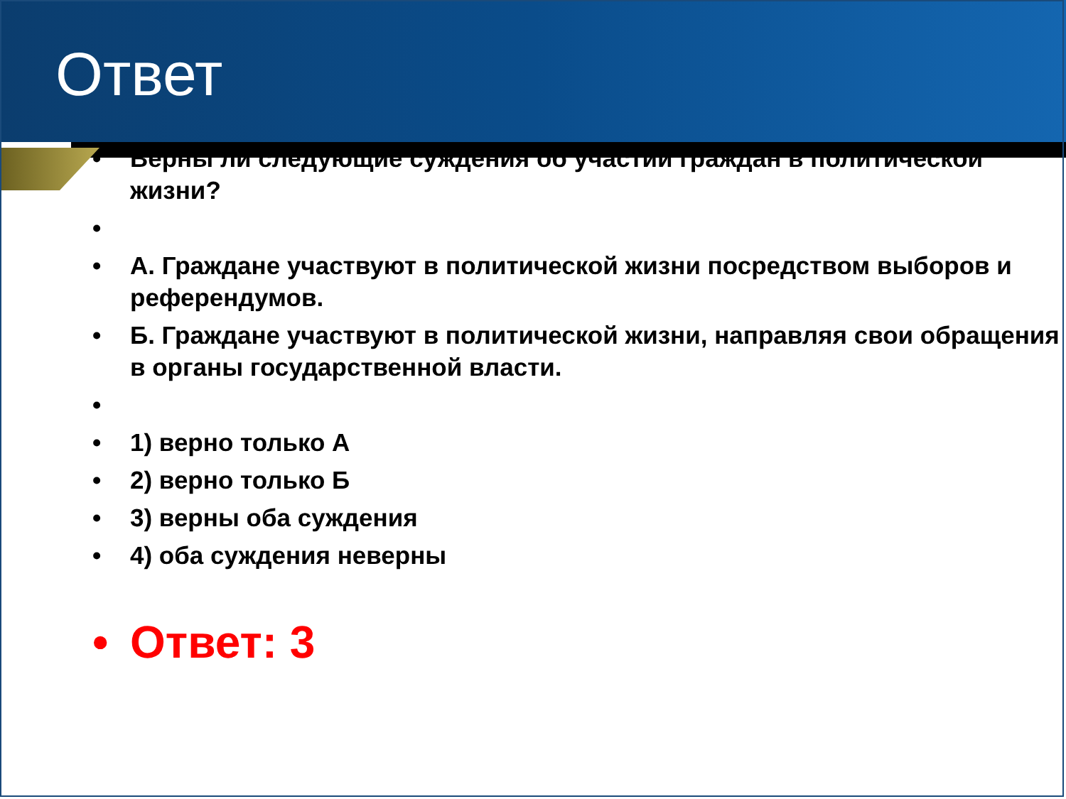Ответ
• Верны ли следующие суждения об участии граждан в политической жизни?
•
• А. Граждане участвуют в политической жизни посредством выборов и референдумов.
• Б. Граждане участвуют в политической жизни, направляя свои обращения в органы государственной власти.
•
• 1) верно только А
• 2) верно только Б
• 3) верны оба суждения
• 4) оба суждения неверны
• Ответ: 3